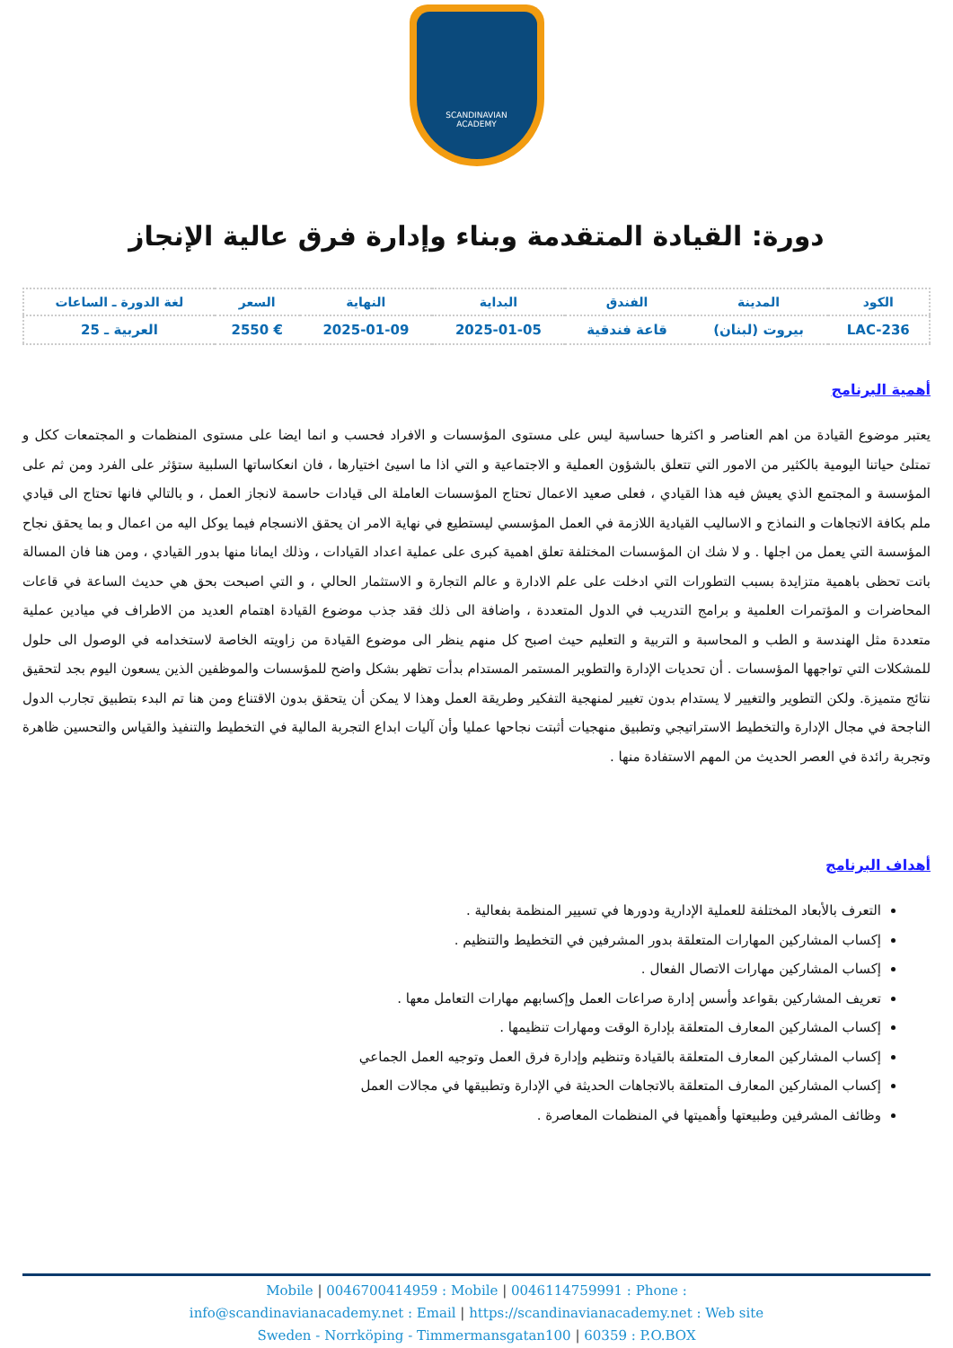SCANDINAVIAN
ACADEMY
دورة: القيادة المتقدمة وبناء وإدارة فرق عالية الإنجاز
| الكود | المدينة | الفندق | البداية | النهاية | السعر | لغة الدورة ـ الساعات |
| --- | --- | --- | --- | --- | --- | --- |
| LAC-236 | بيروت (لبنان) | قاعة فندقية | 2025-01-05 | 2025-01-09 | € 2550 | العربية ـ 25 |
أهمية البرنامج
يعتبر موضوع القيادة من اهم العناصر و اكثرها حساسية ليس على مستوى المؤسسات و الافراد فحسب و انما ايضا على مستوى المنظمات و المجتمعات ككل و تمتلئ حياتنا اليومية بالكثير من الامور التي تتعلق بالشؤون العملية و الاجتماعية و التي اذا ما اسيئ اختيارها ، فان انعكاساتها السلبية ستؤثر على الفرد ومن ثم على المؤسسة و المجتمع الذي يعيش فيه هذا القيادي ، فعلى صعيد الاعمال تحتاج المؤسسات العاملة الى قيادات حاسمة لانجاز العمل ، و بالتالي فانها تحتاج الى قيادي ملم بكافة الاتجاهات و النماذج و الاساليب القيادية اللازمة في العمل المؤسسي ليستطيع في نهاية الامر ان يحقق الانسجام فيما يوكل اليه من اعمال و بما يحقق نجاح المؤسسة التي يعمل من اجلها . و لا شك ان المؤسسات المختلفة تعلق اهمية كبرى على عملية اعداد القيادات ، وذلك ايمانا منها بدور القيادي ، ومن هنا فان المسالة باتت تحظى باهمية متزايدة بسبب التطورات التي ادخلت على علم الادارة و عالم التجارة و الاستثمار الحالي ، و التي اصبحت بحق هي حديث الساعة في قاعات المحاضرات و المؤتمرات العلمية و برامج التدريب في الدول المتعددة ، واضافة الى ذلك فقد جذب موضوع القيادة اهتمام العديد من الاطراف في ميادين عملية متعددة مثل الهندسة و الطب و المحاسبة و التربية و التعليم حيث اصبح كل منهم ينظر الى موضوع القيادة من زاويته الخاصة لاستخدامه في الوصول الى حلول للمشكلات التي تواجهها المؤسسات . أن تحديات الإدارة والتطوير المستمر المستدام بدأت تظهر بشكل واضح للمؤسسات والموظفين الذين يسعون اليوم بجد لتحقيق نتائج متميزة. ولكن التطوير والتغيير لا يستدام بدون تغيير لمنهجية التفكير وطريقة العمل وهذا لا يمكن أن يتحقق بدون الاقتناع ومن هنا تم البدء بتطبيق تجارب الدول الناجحة في مجال الإدارة والتخطيط الاستراتيجي وتطبيق منهجيات أثبتت نجاحها عمليا وأن آليات ابداع التجربة المالية في التخطيط والتنفيذ والقياس والتحسين ظاهرة وتجربة رائدة في العصر الحديث من المهم الاستفادة منها .
أهداف البرنامج
التعرف بالأبعاد المختلفة للعملية الإدارية ودورها في تسيير المنظمة بفعالية .
إكساب المشاركين المهارات المتعلقة بدور المشرفين في التخطيط والتنظيم .
إكساب المشاركين مهارات الاتصال الفعال .
تعريف المشاركين بقواعد وأسس إدارة صراعات العمل وإكسابهم مهارات التعامل معها .
إكساب المشاركين المعارف المتعلقة بإدارة الوقت ومهارات تنظيمها .
إكساب المشاركين المعارف المتعلقة بالقيادة وتنظيم وإدارة فرق العمل وتوجيه العمل الجماعي
إكساب المشاركين المعارف المتعلقة بالاتجاهات الحديثة في الإدارة وتطبيقها في مجالات العمل
وظائف المشرفين وطبيعتها وأهميتها في المنظمات المعاصرة .
Mobile | 0046700414959 : Mobile | 0046114759991 : Phone :
info@scandinavianacademy.net : Email | https://scandinavianacademy.net : Web site
Sweden - Norrköping - Timmermansgatan100 | 60359 : P.O.BOX